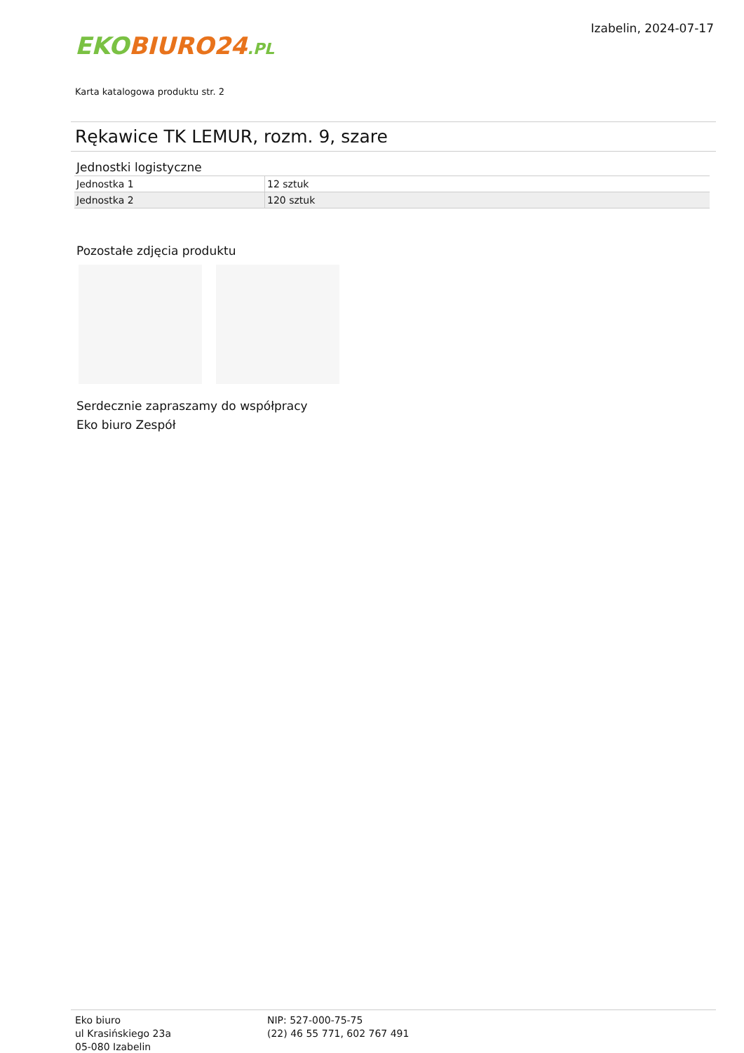EKO BIURO24.PL
Izabelin, 2024-07-17
Karta katalogowa produktu str. 2
Rękawice TK LEMUR, rozm. 9, szare
Jednostki logistyczne
| Jednostka 1 | 12 sztuk |
| Jednostka 2 | 120 sztuk |
Pozostałe zdjęcia produktu
Serdecznie zapraszamy do współpracy
Eko biuro Zespół
Eko biuro
ul Krasińskiego 23a
05-080 Izabelin
NIP: 527-000-75-75
(22) 46 55 771, 602 767 491